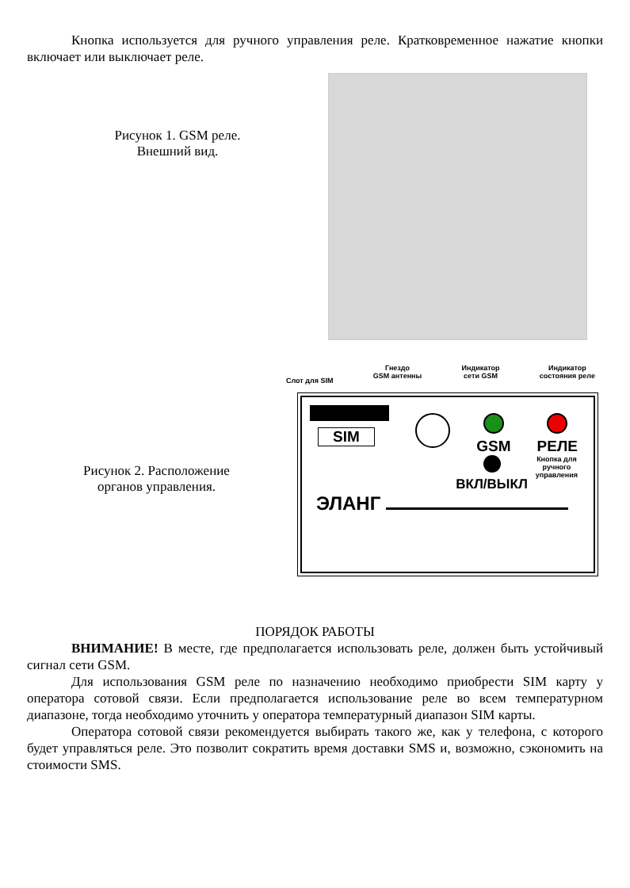Кнопка используется для ручного управления реле. Кратковременное нажатие кнопки включает или выключает реле.
Рисунок 1. GSM реле.
Внешний вид.
Рисунок 2. Расположение
органов управления.
Слот для SIM
Гнездо
GSM антенны
Индикатор
сети GSM
Индикатор
состояния реле
SIM
GSM
РЕЛЕ
ВКЛ/ВЫКЛ
Кнопка для
ручного
управления
ЭЛАНГ
ПОРЯДОК РАБОТЫ
ВНИМАНИЕ! В месте, где предполагается использовать реле, должен быть устойчивый сигнал сети GSM.
Для использования GSM реле по назначению необходимо приобрести SIM карту у оператора сотовой связи. Если предполагается использование реле во всем температурном диапазоне, тогда необходимо уточнить у оператора температурный диапазон SIM карты.
Оператора сотовой связи рекомендуется выбирать такого же, как у телефона, с которого будет управляться реле. Это позволит сократить время доставки SMS и, возможно, сэкономить на стоимости SMS.